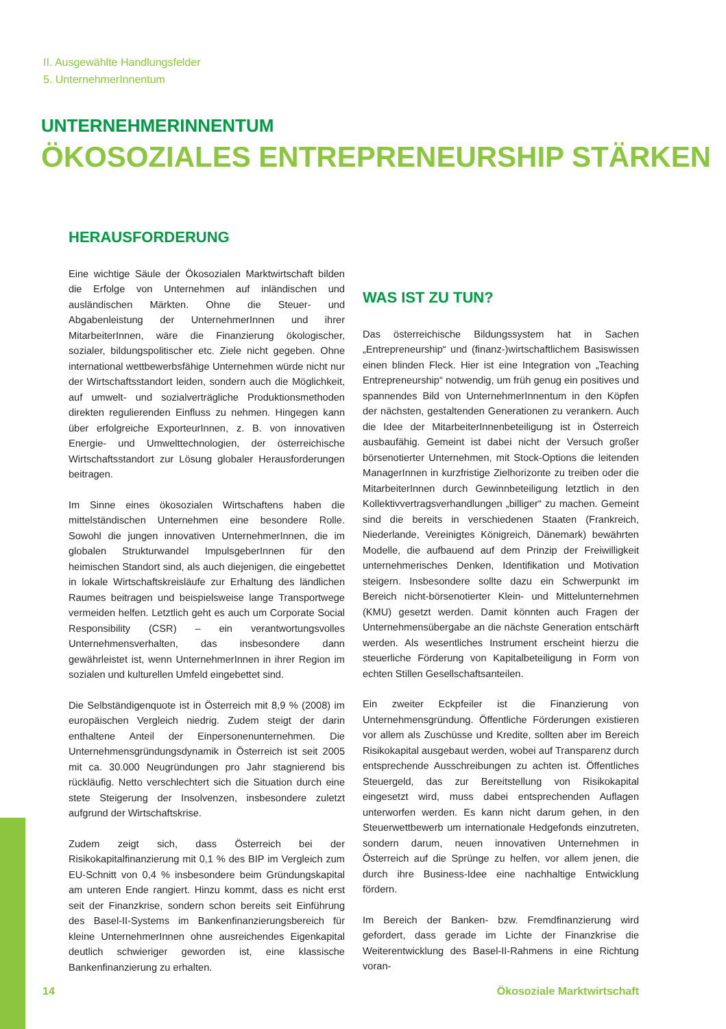II. Ausgewählte Handlungsfelder
5. UnternehmerInnentum
UNTERNEHMERINNENTUM
ÖKOSOZIALES ENTREPRENEURSHIP STÄRKEN
HERAUSFORDERUNG
Eine wichtige Säule der Ökosozialen Marktwirtschaft bilden die Erfolge von Unternehmen auf inländischen und ausländischen Märkten. Ohne die Steuer- und Abgabenleistung der UnternehmerInnen und ihrer MitarbeiterInnen, wäre die Finanzierung ökologischer, sozialer, bildungspolitischer etc. Ziele nicht gegeben. Ohne international wettbewerbsfähige Unternehmen würde nicht nur der Wirtschaftsstandort leiden, sondern auch die Möglichkeit, auf umwelt- und sozialverträgliche Produktionsmethoden direkten regulierenden Einfluss zu nehmen. Hingegen kann über erfolgreiche ExporteurInnen, z. B. von innovativen Energie- und Umwelttechnologien, der österreichische Wirtschaftsstandort zur Lösung globaler Herausforderungen beitragen.
Im Sinne eines ökosozialen Wirtschaftens haben die mittelständischen Unternehmen eine besondere Rolle. Sowohl die jungen innovativen UnternehmerInnen, die im globalen Strukturwandel ImpulsgeberInnen für den heimischen Standort sind, als auch diejenigen, die eingebettet in lokale Wirtschaftskreisläufe zur Erhaltung des ländlichen Raumes beitragen und beispielsweise lange Transportwege vermeiden helfen. Letztlich geht es auch um Corporate Social Responsibility (CSR) – ein verantwortungsvolles Unternehmensverhalten, das insbesondere dann gewährleistet ist, wenn UnternehmerInnen in ihrer Region im sozialen und kulturellen Umfeld eingebettet sind.
Die Selbständigenquote ist in Österreich mit 8,9 % (2008) im europäischen Vergleich niedrig. Zudem steigt der darin enthaltene Anteil der Einpersonenunternehmen. Die Unternehmensgründungsdynamik in Österreich ist seit 2005 mit ca. 30.000 Neugründungen pro Jahr stagnierend bis rückläufig. Netto verschlechtert sich die Situation durch eine stete Steigerung der Insolvenzen, insbesondere zuletzt aufgrund der Wirtschaftskrise.
Zudem zeigt sich, dass Österreich bei der Risikokapitalfinanzierung mit 0,1 % des BIP im Vergleich zum EU-Schnitt von 0,4 % insbesondere beim Gründungskapital am unteren Ende rangiert. Hinzu kommt, dass es nicht erst seit der Finanzkrise, sondern schon bereits seit Einführung des Basel-II-Systems im Bankenfinanzierungsbereich für kleine UnternehmerInnen ohne ausreichendes Eigenkapital deutlich schwieriger geworden ist, eine klassische Bankenfinanzierung zu erhalten.
WAS IST ZU TUN?
Das österreichische Bildungssystem hat in Sachen „Entrepreneurship“ und (finanz-)wirtschaftlichem Basiswissen einen blinden Fleck. Hier ist eine Integration von „Teaching Entrepreneurship“ notwendig, um früh genug ein positives und spannendes Bild von UnternehmerInnentum in den Köpfen der nächsten, gestaltenden Generationen zu verankern. Auch die Idee der MitarbeiterInnenbeteiligung ist in Österreich ausbaufähig. Gemeint ist dabei nicht der Versuch großer börsenotierter Unternehmen, mit Stock-Options die leitenden ManagerInnen in kurzfristige Zielhorizonte zu treiben oder die MitarbeiterInnen durch Gewinnbeteiligung letztlich in den Kollektivvertragsverhandlungen „billiger“ zu machen. Gemeint sind die bereits in verschiedenen Staaten (Frankreich, Niederlande, Vereinigtes Königreich, Dänemark) bewährten Modelle, die aufbauend auf dem Prinzip der Freiwilligkeit unternehmerisches Denken, Identifikation und Motivation steigern. Insbesondere sollte dazu ein Schwerpunkt im Bereich nicht-börsenotierter Klein- und Mittelunternehmen (KMU) gesetzt werden. Damit könnten auch Fragen der Unternehmensübergabe an die nächste Generation entschärft werden. Als wesentliches Instrument erscheint hierzu die steuerliche Förderung von Kapitalbeteiligung in Form von echten Stillen Gesellschaftsanteilen.
Ein zweiter Eckpfeiler ist die Finanzierung von Unternehmensgründung. Öffentliche Förderungen existieren vor allem als Zuschüsse und Kredite, sollten aber im Bereich Risikokapital ausgebaut werden, wobei auf Transparenz durch entsprechende Ausschreibungen zu achten ist. Öffentliches Steuergeld, das zur Bereitstellung von Risikokapital eingesetzt wird, muss dabei entsprechenden Auflagen unterworfen werden. Es kann nicht darum gehen, in den Steuerwettbewerb um internationale Hedgefonds einzutreten, sondern darum, neuen innovativen Unternehmen in Österreich auf die Sprünge zu helfen, vor allem jenen, die durch ihre Business-Idee eine nachhaltige Entwicklung fördern.
Im Bereich der Banken- bzw. Fremdfinanzierung wird gefordert, dass gerade im Lichte der Finanzkrise die Weiterentwicklung des Basel-II-Rahmens in eine Richtung voran-
14 Ökosoziale Marktwirtschaft